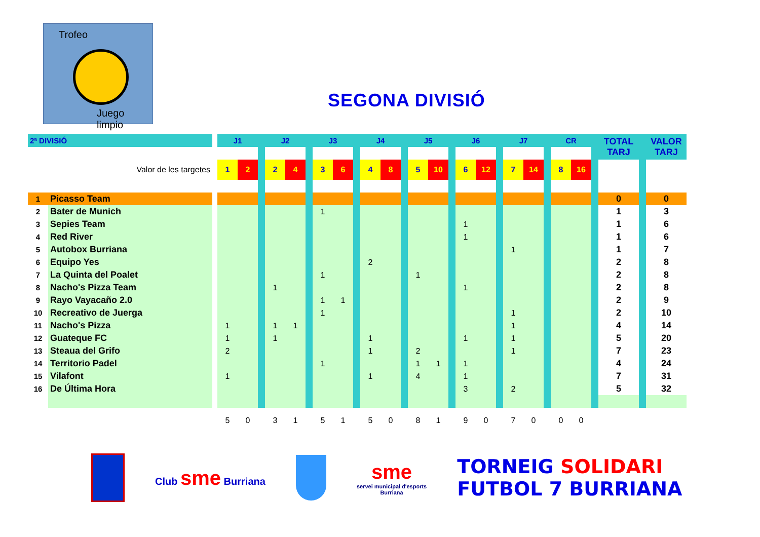Trofeo
Juego limpio
SEGONA DIVISIÓ
| 2ª DIVISIÓ | | | J1 | | | J2 | | | J3 | | | J4 | | | J5 | | | J6 | | | J7 | | | CR | | | TOTAL TARJ | | VALOR TARJ |
| Valor de les targetes | | | 1 | 2 | | 2 | 4 | | 3 | 6 | | 4 | 8 | | 5 | 10 | | 6 | 12 | | 7 | 14 | | 8 | 16 | | | | |
| 1 | Picasso Team | | | | | | | | | | | | | | | | | | | | | | | | | | 0 | | 0 |
| 2 | Bater de Munich | | | | | | | | 1 | | | | | | | | | | | | | | | | | | 1 | | 3 |
| 3 | Sepies Team | | | | | | | | | | | | | | | | | 1 | | | | | | | | | 1 | | 6 |
| 4 | Red River | | | | | | | | | | | | | | | | | 1 | | | | | | | | | 1 | | 6 |
| 5 | Autobox Burriana | | | | | | | | | | | | | | | | | | | | 1 | | | | | | 1 | | 7 |
| 6 | Equipo Yes | | | | | | | | | | | 2 | | | | | | | | | | | | | | | 2 | | 8 |
| 7 | La Quinta del Poalet | | | | | | | | 1 | | | | | | 1 | | | | | | | | | | | | 2 | | 8 |
| 8 | Nacho's Pizza Team | | | | | 1 | | | | | | | | | | | | 1 | | | | | | | | | 2 | | 8 |
| 9 | Rayo Vayacaño 2.0 | | | | | | | | 1 | 1 | | | | | | | | | | | | | | | | | 2 | | 9 |
| 10 | Recreativo de Juerga | | | | | | | | 1 | | | | | | | | | | | | 1 | | | | | | 2 | | 10 |
| 11 | Nacho's Pizza | | 1 | | | 1 | 1 | | | | | | | | | | | | | | 1 | | | | | | 4 | | 14 |
| 12 | Guateque FC | | 1 | | | 1 | | | | | | 1 | | | | | | 1 | | | 1 | | | | | | 5 | | 20 |
| 13 | Steaua del Grifo | | 2 | | | | | | | | | 1 | | | 2 | | | | | | 1 | | | | | | 7 | | 23 |
| 14 | Territorio Padel | | | | | | | | 1 | | | | | | 1 | 1 | | 1 | | | | | | | | | 4 | | 24 |
| 15 | Vilafont | | 1 | | | | | | | | | 1 | | | 4 | | | 1 | | | | | | | | | 7 | | 31 |
| 16 | De Última Hora | | | | | | | | | | | | | | | | | 3 | | | 2 | | | | | | 5 | | 32 |
| | | | 5 | 0 | | 3 | 1 | | 5 | 1 | | 5 | 0 | | 8 | 1 | | 9 | 0 | | 7 | 0 | | 0 | 0 | | | | |
Club sme Burriana
sme
servei municipal d'esports
Burriana
TORNEIG SOLIDARI
FUTBOL 7 BURRIANA